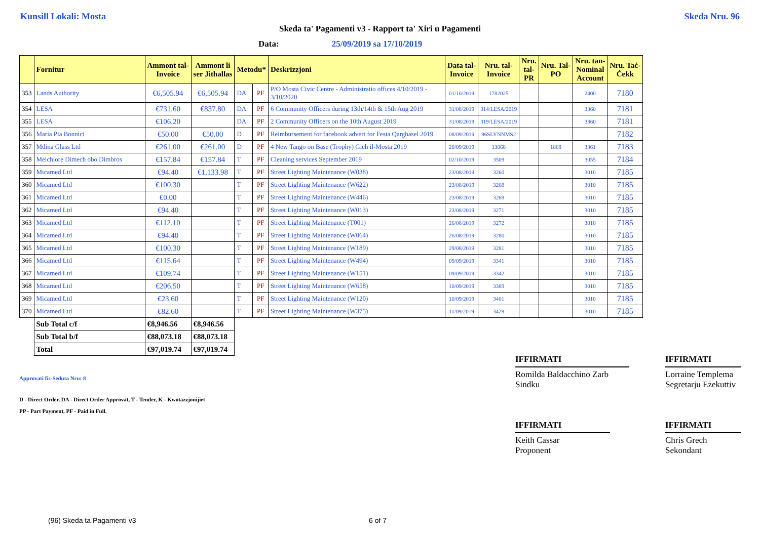Kunsill Lokali: Mosta Skeda Nru. 96
Skeda ta' Pagamenti v3 - Rapport ta' Xiri u Pagamenti
Data: 25/09/2019 sa 17/10/2019
| | Fornitur | Ammont tal- Invoice | Ammont li ser Jithallas | Metodu* | | Deskrizzjoni | Data tal- Invoice | Nru. tal- Invoice | Nru. tal- PR | Nru. Tal- PO | Nru. tan- Nominal Account | Nru. Taċ- Ċekk |
| --- | --- | --- | --- | --- | --- | --- | --- | --- | --- | --- | --- | --- |
| 353 | Lands Authority | €6,505.94 | €6,505.94 | DA | PF | P/O Mosta Civic Centre - Administratio offices 4/10/2019 - 3/10/2020 | 01/10/2019 | 1782025 | | | 2400 | 7180 |
| 354 | LESA | €731.60 | €837.80 | DA | PF | 6 Community Officers during 13th/14th & 15th Aug 2019 | 31/08/2019 | 314/LESA/2019 | | | 3360 | 7181 |
| 355 | LESA | €106.20 | | DA | PF | 2 Community Officers on the 10th August 2019 | 31/08/2019 | 319/LESA/2019 | | | 3360 | 7181 |
| 356 | Maria Pia Bonnici | €50.00 | €50.00 | D | PF | Reimbursement for facebook advert for Festa Qarghasel 2019 | 08/09/2019 | 96SLYNNMS2 | | | | 7182 |
| 357 | Mdina Glass Ltd | €261.00 | €261.00 | D | PF | 4 New Tango on Base (Trophy) Gieh il-Mosta 2019 | 20/09/2019 | 13068 | | 1868 | 3361 | 7183 |
| 358 | Melchiore Dimech obo Dimbros | €157.84 | €157.84 | T | PF | Cleaning services September 2019 | 02/10/2019 | 3509 | | | 3055 | 7184 |
| 359 | Micamed Ltd | €94.40 | €1,133.98 | T | PF | Street Lighting Maintenance (W038) | 23/08/2019 | 3260 | | | 3010 | 7185 |
| 360 | Micamed Ltd | €100.30 | | T | PF | Street Lighting Maintenance (W622) | 23/08/2019 | 3268 | | | 3010 | 7185 |
| 361 | Micamed Ltd | €0.00 | | T | PF | Street Lighting Maintenance (W446) | 23/08/2019 | 3269 | | | 3010 | 7185 |
| 362 | Micamed Ltd | €94.40 | | T | PF | Street Lighting Maintenance (W013) | 23/08/2019 | 3271 | | | 3010 | 7185 |
| 363 | Micamed Ltd | €112.10 | | T | PF | Street Lighting Maintenance (T001) | 26/08/2019 | 3272 | | | 3010 | 7185 |
| 364 | Micamed Ltd | €94.40 | | T | PF | Street Lighting Maintenance (W064) | 26/08/2019 | 3280 | | | 3010 | 7185 |
| 365 | Micamed Ltd | €100.30 | | T | PF | Street Lighting Maintenance (W189) | 29/08/2019 | 3281 | | | 3010 | 7185 |
| 366 | Micamed Ltd | €115.64 | | T | PF | Street Lighting Maintenance (W494) | 09/09/2019 | 3341 | | | 3010 | 7185 |
| 367 | Micamed Ltd | €109.74 | | T | PF | Street Lighting Maintenance (W151) | 09/09/2019 | 3342 | | | 3010 | 7185 |
| 368 | Micamed Ltd | €206.50 | | T | PF | Street Lighting Maintenance (W658) | 10/09/2019 | 3389 | | | 3010 | 7185 |
| 369 | Micamed Ltd | €23.60 | | T | PF | Street Lighting Maintenance (W120) | 10/09/2019 | 3401 | | | 3010 | 7185 |
| 370 | Micamed Ltd | €82.60 | | T | PF | Street Lighting Maintenance (W375) | 11/09/2019 | 3429 | | | 3010 | 7185 |
| | Sub Total c/f | €8,946.56 | €8,946.56 | | | | | | | | | |
| | Sub Total b/f | €88,073.18 | €88,073.18 | | | | | | | | | |
| | Total | €97,019.74 | €97,019.74 | | | | | | | | | |
Approvati fis-Seduta Nru: 8
D - Direct Order, DA - Direct Order Approvat, T - Tender, K - Kwotazzjonijiet
PP - Part Payment, PF - Paid in Full.
IFFIRMATI
Romilda Baldacchino Zarb
Sindku
IFFIRMATI
Lorraine Templema
Segretarju Eżekuttiv
IFFIRMATI
Keith Cassar
Proponent
IFFIRMATI
Chris Grech
Sekondant
(96) Skeda ta Pagamenti v3 6 of 7